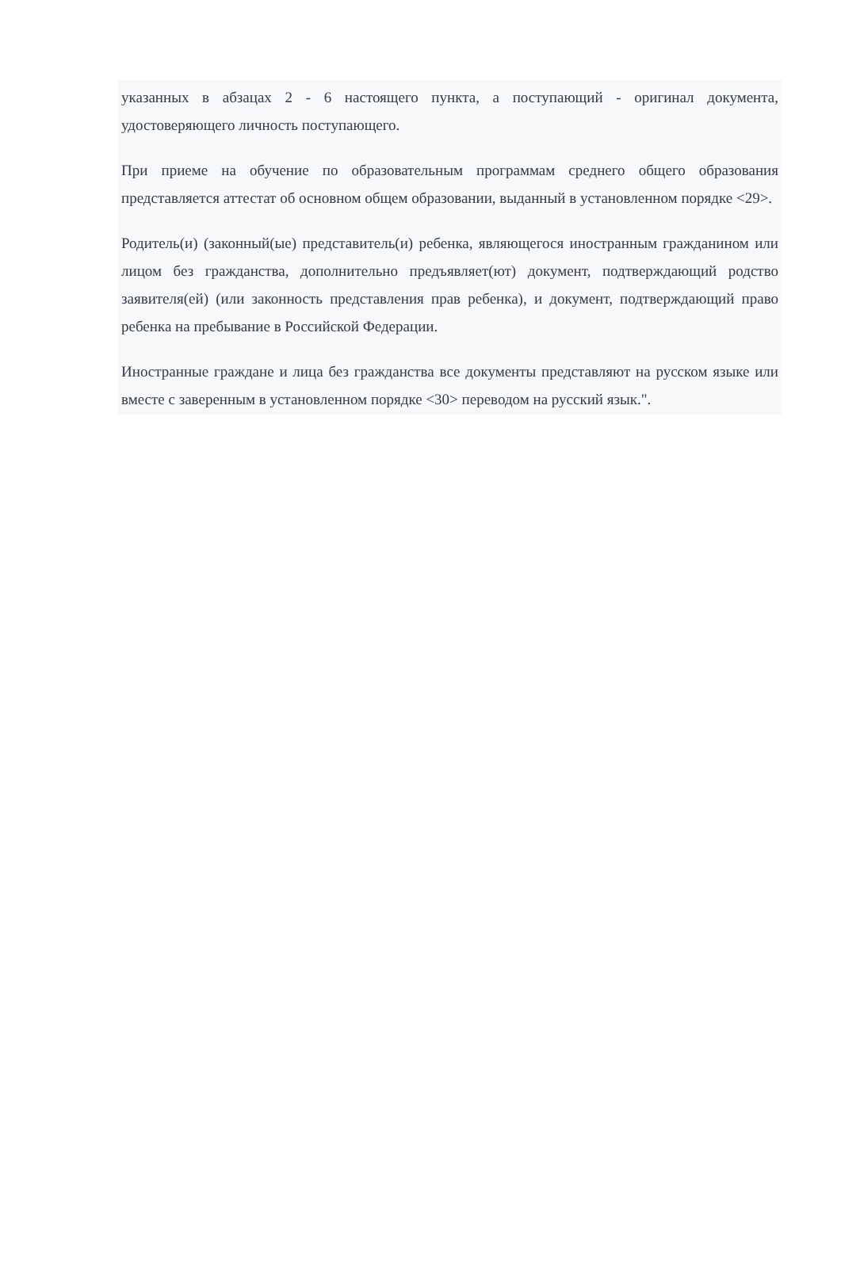указанных в абзацах 2 - 6 настоящего пункта, а поступающий - оригинал документа, удостоверяющего личность поступающего.
При приеме на обучение по образовательным программам среднего общего образования представляется аттестат об основном общем образовании, выданный в установленном порядке <29>.
Родитель(и) (законный(ые) представитель(и) ребенка, являющегося иностранным гражданином или лицом без гражданства, дополнительно предъявляет(ют) документ, подтверждающий родство заявителя(ей) (или законность представления прав ребенка), и документ, подтверждающий право ребенка на пребывание в Российской Федерации.
Иностранные граждане и лица без гражданства все документы представляют на русском языке или вместе с заверенным в установленном порядке <30> переводом на русский язык.".